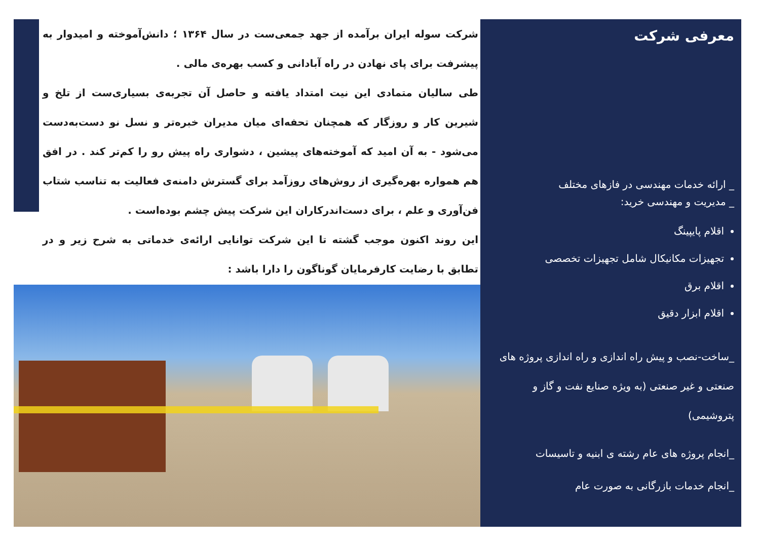شرکت سوله ایران برآمده از جهد جمعی‌ست در سال ۱۳۶۴ ؛ دانش‌آموخته و امیدوار به پیشرفت برای پای نهادن در راه آبادانی و کسب بهره‌ی مالی .
طی سالیان متمادی این نیت امتداد یافته و حاصل آن تجربه‌ی بسیاری‌ست از تلخ و شیرین کار و روزگار که همچنان تحفه‌ای میان مدیران خبره‌تر و نسل نو دست‌به‌دست می‌شود - به آن امید که آموخته‌های پیشین ، دشواری راه پیش رو را کم‌تر کند . در افق هم همواره بهره‌گیری از روش‌های روزآمد برای گسترش دامنه‌ی فعالیت به تناسب شتاب فن‌آوری و علم ، برای دست‌اندرکاران این شرکت پیش چشم بوده‌است .
این روند اکنون موجب گشته تا این شرکت توانایی ارائه‌ی خدماتی به شرح زیر و در تطابق با رضایت کارفرمایان گوناگون را دارا باشد :
معرفی شرکت
_ ارائه خدمات مهندسی در فازهای مختلف
_ مدیریت و مهندسی خرید:
اقلام پایپینگ
تجهیزات مکانیکال شامل تجهیزات تخصصی
اقلام برق
اقلام ابزار دقیق
_ساخت-نصب و پیش راه اندازی و راه اندازی پروژه های صنعتی و غیر صنعتی (به ویژه صنایع نفت و گاز و پتروشیمی)
_انجام پروژه های عام رشته ی ابنیه و تاسیسات
_انجام خدمات بازرگانی به صورت عام